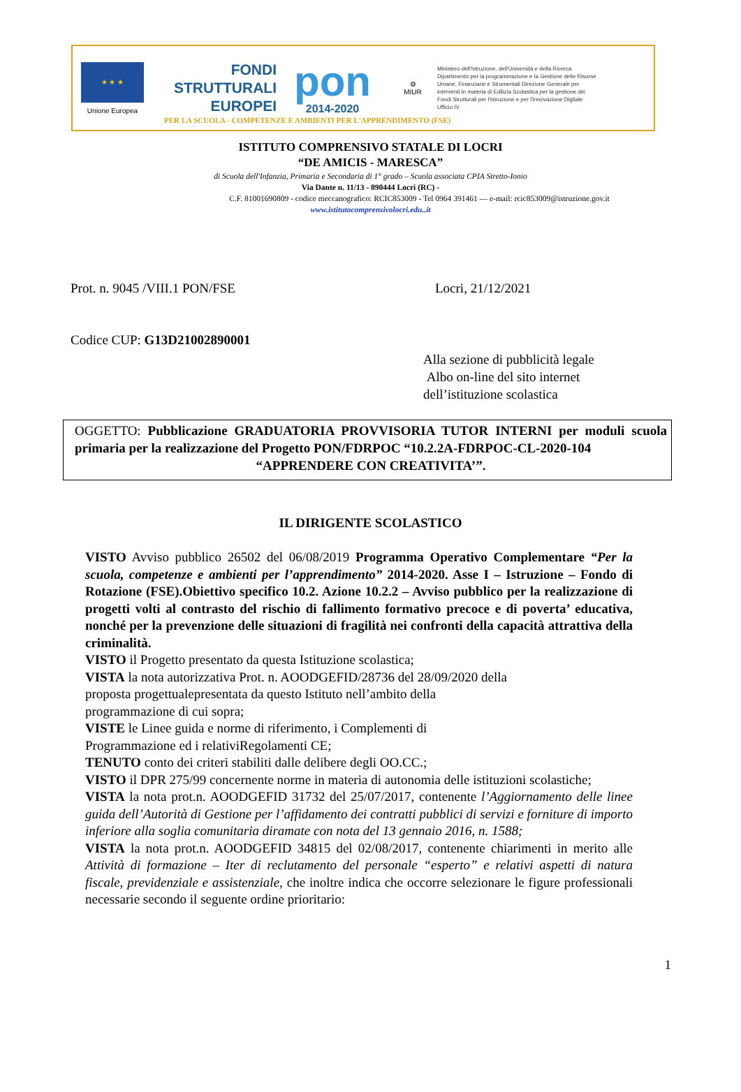★ ★ ★
Unione Europea
FONDI
STRUTTURALI
EUROPEI
pon
2014-2020
⚙
MIUR
Ministero dell'Istruzione, dell'Università e della Ricerca Dipartimento per la programmazione e la Gestione delle Risorse Umane, Finanziarie e Strumentali Direzione Generale per interventi in materia di Edilizia Scolastica per la gestione dei Fondi Strutturali per l'Istruzione e per l'Innovazione Digitale Ufficio IV
PER LA SCUOLA - COMPETENZE E AMBIENTI PER L'APPRENDIMENTO (FSE)
ISTITUTO COMPRENSIVO STATALE DI LOCRI
“DE AMICIS - MARESCA”
di Scuola dell'Infanzia, Primaria e Secondaria di 1° grado – Scuola associata CPIA Stretto-Ionio
Via Dante n. 11/13 - 890444 Locri (RC) -
C.F. 81001690809 - codice meccanografico: RCIC853009 - Tel 0964 391461 — e-mail: rcic853009@istruzione.gov.it
www.istitutocomprensivolocri.edu..it
Prot. n. 9045 /VIII.1 PON/FSE Locri, 21/12/2021
Codice CUP: G13D21002890001
Alla sezione di pubblicità legale
Albo on-line del sito internet
dell’istituzione scolastica
OGGETTO: Pubblicazione GRADUATORIA PROVVISORIA TUTOR INTERNI per moduli scuola primaria per la realizzazione del Progetto PON/FDRPOC “10.2.2A-FDRPOC-CL-2020-104
“APPRENDERE CON CREATIVITA’”.
IL DIRIGENTE SCOLASTICO
VISTO Avviso pubblico 26502 del 06/08/2019 Programma Operativo Complementare “Per la scuola, competenze e ambienti per l’apprendimento” 2014-2020. Asse I – Istruzione – Fondo di Rotazione (FSE).Obiettivo specifico 10.2. Azione 10.2.2 – Avviso pubblico per la realizzazione di progetti volti al contrasto del rischio di fallimento formativo precoce e di poverta’ educativa, nonché per la prevenzione delle situazioni di fragilità nei confronti della capacità attrattiva della criminalità.
VISTO il Progetto presentato da questa Istituzione scolastica;
VISTA la nota autorizzativa Prot. n. AOODGEFID/28736 del 28/09/2020 della
proposta progettualepresentata da questo Istituto nell’ambito della
programmazione di cui sopra;
VISTE le Linee guida e norme di riferimento, i Complementi di
Programmazione ed i relativiRegolamenti CE;
TENUTO conto dei criteri stabiliti dalle delibere degli OO.CC.;
VISTO il DPR 275/99 concernente norme in materia di autonomia delle istituzioni scolastiche;
VISTA la nota prot.n. AOODGEFID 31732 del 25/07/2017, contenente l’Aggiornamento delle linee guida dell’Autorità di Gestione per l’affidamento dei contratti pubblici di servizi e forniture di importo inferiore alla soglia comunitaria diramate con nota del 13 gennaio 2016, n. 1588;
VISTA la nota prot.n. AOODGEFID 34815 del 02/08/2017, contenente chiarimenti in merito alle Attività di formazione – Iter di reclutamento del personale “esperto” e relativi aspetti di natura fiscale, previdenziale e assistenziale, che inoltre indica che occorre selezionare le figure professionali necessarie secondo il seguente ordine prioritario:
1